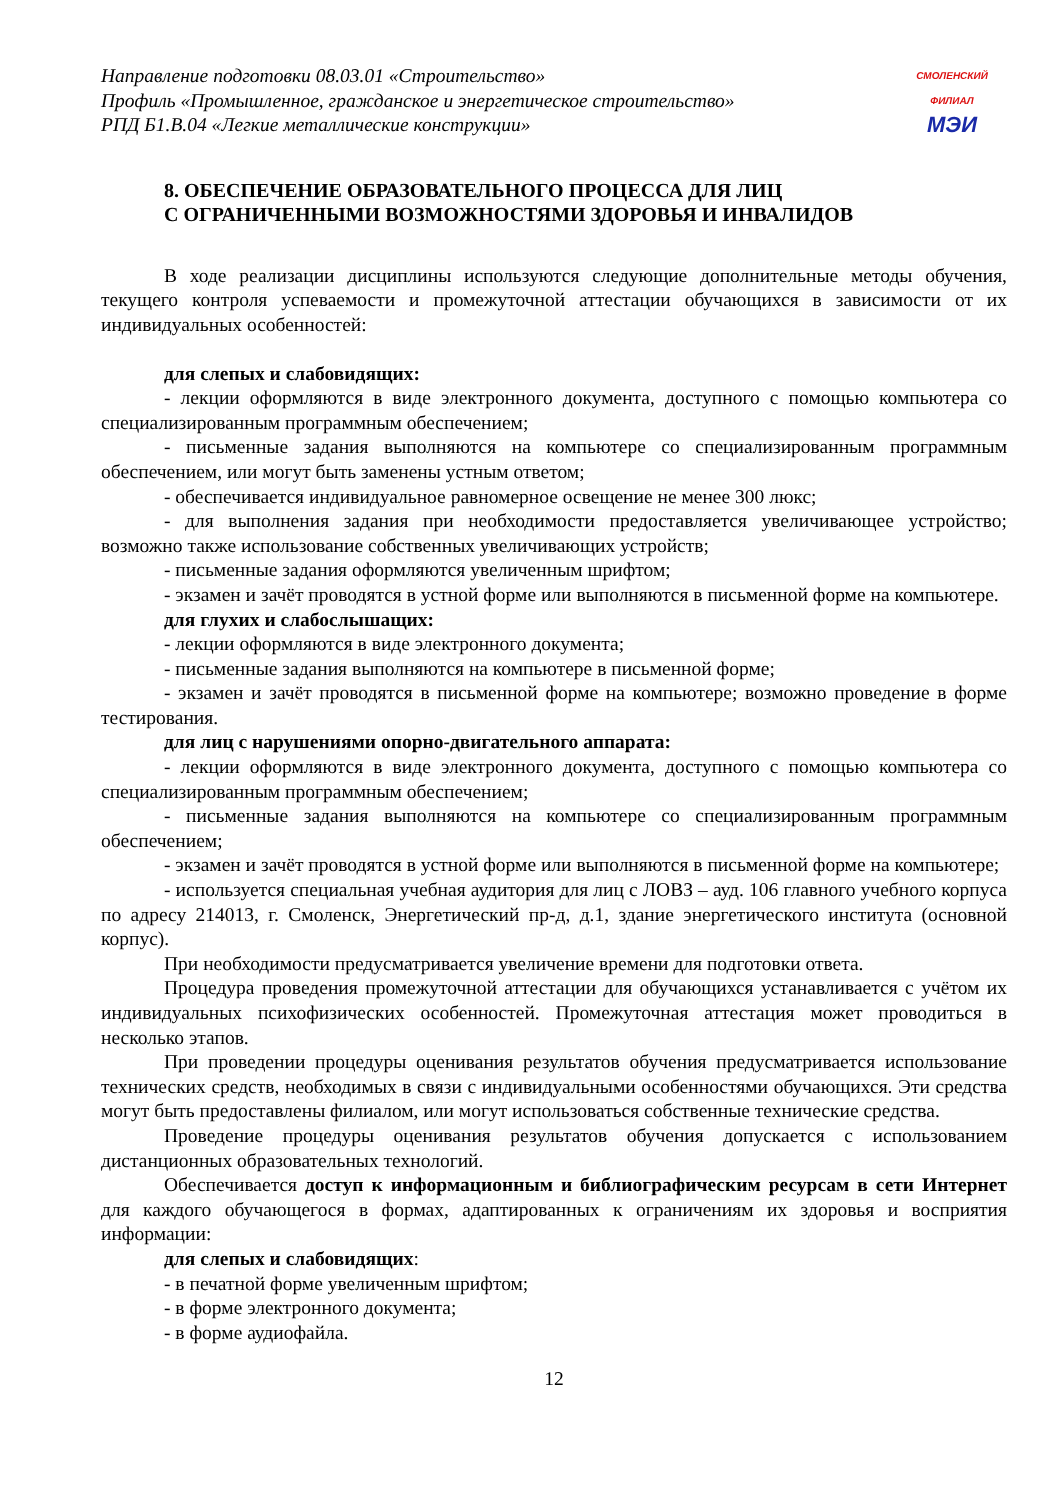Направление подготовки 08.03.01 «Строительство»
Профиль «Промышленное, гражданское и энергетическое строительство»
РПД Б1.В.04 «Легкие металлические конструкции»
СМОЛЕНСКИЙ
ФИЛИАЛ
МЭИ
8. ОБЕСПЕЧЕНИЕ ОБРАЗОВАТЕЛЬНОГО ПРОЦЕССА ДЛЯ ЛИЦ
С ОГРАНИЧЕННЫМИ ВОЗМОЖНОСТЯМИ ЗДОРОВЬЯ И ИНВАЛИДОВ
В ходе реализации дисциплины используются следующие дополнительные методы обучения, текущего контроля успеваемости и промежуточной аттестации обучающихся в зависимости от их индивидуальных особенностей:
для слепых и слабовидящих:
- лекции оформляются в виде электронного документа, доступного с помощью компьютера со специализированным программным обеспечением;
- письменные задания выполняются на компьютере со специализированным программным обеспечением, или могут быть заменены устным ответом;
- обеспечивается индивидуальное равномерное освещение не менее 300 люкс;
- для выполнения задания при необходимости предоставляется увеличивающее устройство; возможно также использование собственных увеличивающих устройств;
- письменные задания оформляются увеличенным шрифтом;
- экзамен и зачёт проводятся в устной форме или выполняются в письменной форме на компьютере.
для глухих и слабослышащих:
- лекции оформляются в виде электронного документа;
- письменные задания выполняются на компьютере в письменной форме;
- экзамен и зачёт проводятся в письменной форме на компьютере; возможно проведение в форме тестирования.
для лиц с нарушениями опорно-двигательного аппарата:
- лекции оформляются в виде электронного документа, доступного с помощью компьютера со специализированным программным обеспечением;
- письменные задания выполняются на компьютере со специализированным программным обеспечением;
- экзамен и зачёт проводятся в устной форме или выполняются в письменной форме на компьютере;
- используется специальная учебная аудитория для лиц с ЛОВЗ – ауд. 106 главного учебного корпуса по адресу 214013, г. Смоленск, Энергетический пр-д, д.1, здание энергетического института (основной корпус).
При необходимости предусматривается увеличение времени для подготовки ответа.
Процедура проведения промежуточной аттестации для обучающихся устанавливается с учётом их индивидуальных психофизических особенностей. Промежуточная аттестация может проводиться в несколько этапов.
При проведении процедуры оценивания результатов обучения предусматривается использование технических средств, необходимых в связи с индивидуальными особенностями обучающихся. Эти средства могут быть предоставлены филиалом, или могут использоваться собственные технические средства.
Проведение процедуры оценивания результатов обучения допускается с использованием дистанционных образовательных технологий.
Обеспечивается доступ к информационным и библиографическим ресурсам в сети Интернет для каждого обучающегося в формах, адаптированных к ограничениям их здоровья и восприятия информации:
для слепых и слабовидящих:
- в печатной форме увеличенным шрифтом;
- в форме электронного документа;
- в форме аудиофайла.
12